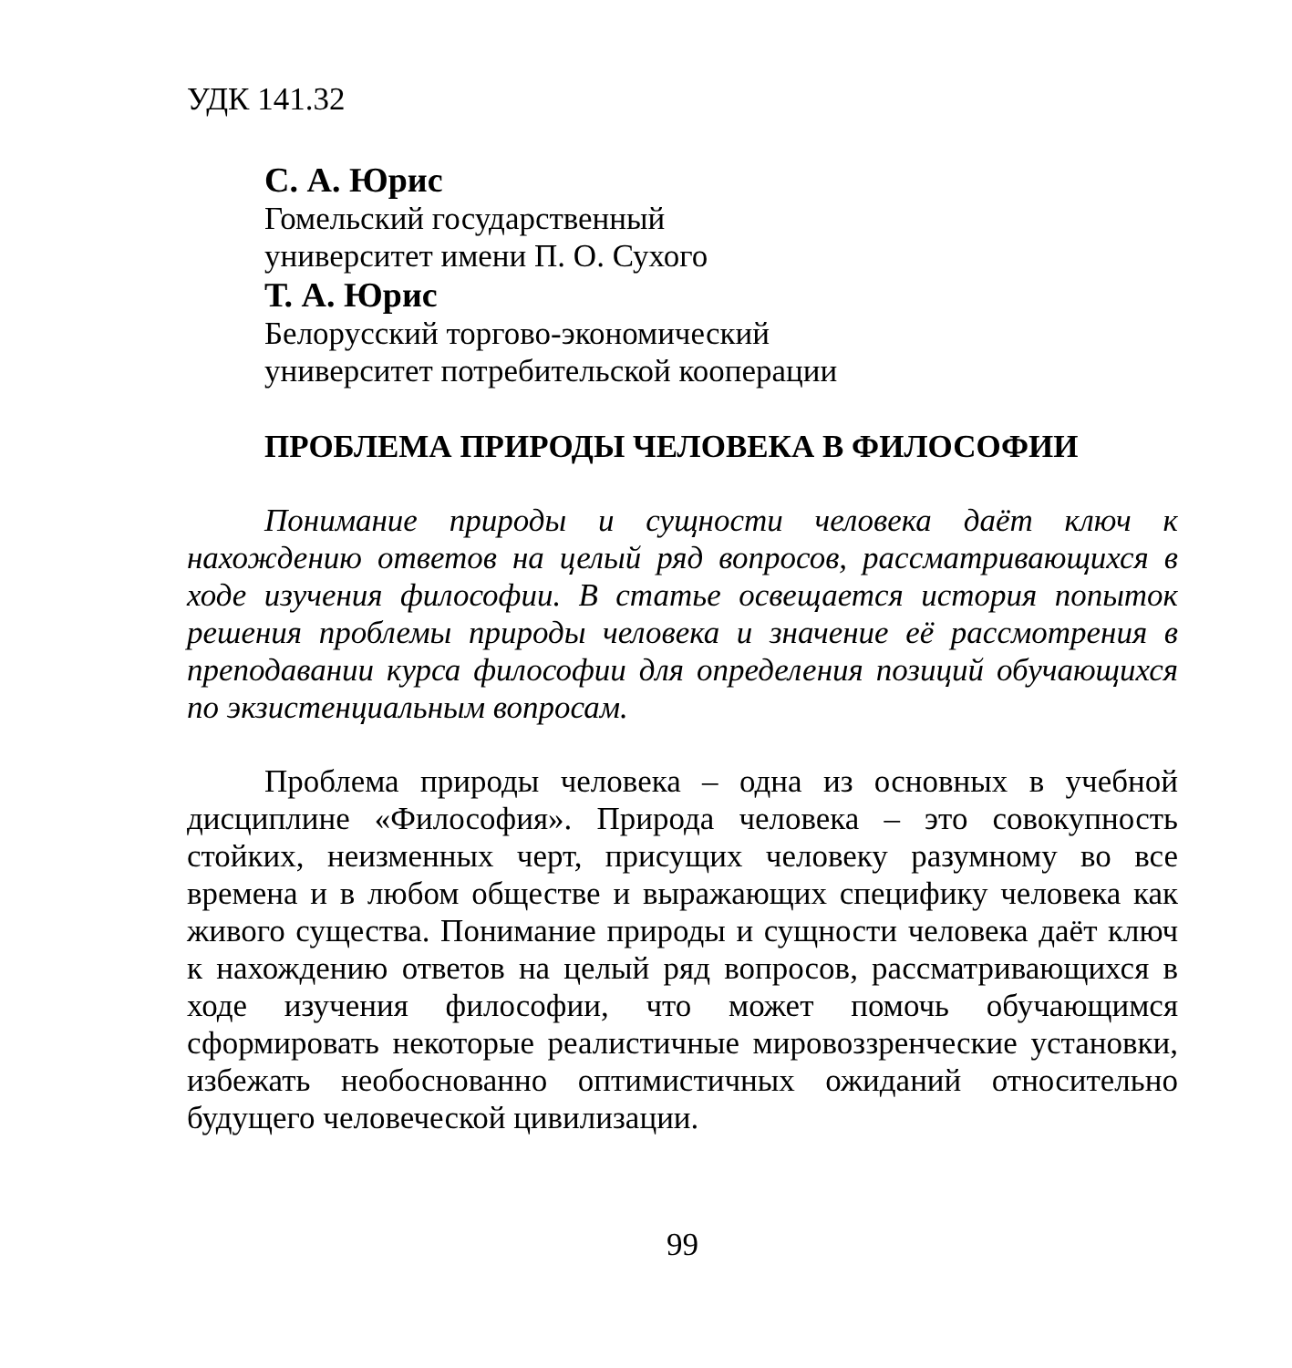УДК 141.32
С. А. Юрис
Гомельский государственный
университет имени П. О. Сухого
Т. А. Юрис
Белорусский торгово-экономический
университет потребительской кооперации
ПРОБЛЕМА ПРИРОДЫ ЧЕЛОВЕКА В ФИЛОСОФИИ
Понимание природы и сущности человека даёт ключ к нахождению ответов на целый ряд вопросов, рассматривающихся в ходе изучения философии. В статье освещается история попыток решения проблемы природы человека и значение её рассмотрения в преподавании курса философии для определения позиций обучающихся по экзистенциальным вопросам.
Проблема природы человека – одна из основных в учебной дисциплине «Философия». Природа человека – это совокупность стойких, неизменных черт, присущих человеку разумному во все времена и в любом обществе и выражающих специфику человека как живого существа. Понимание природы и сущности человека даёт ключ к нахождению ответов на целый ряд вопросов, рассматривающихся в ходе изучения философии, что может помочь обучающимся сформировать некоторые реалистичные мировоззренческие установки, избежать необоснованно оптимистичных ожиданий относительно будущего человеческой цивилизации.
99